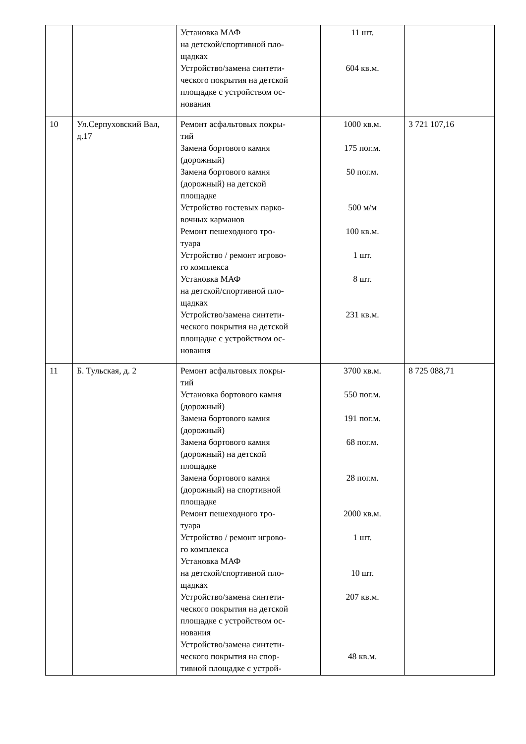| | | Установка МАФ на детской/спортивной пло- щадках Устройство/замена синтети- ческого покрытия на детской площадке с устройством ос- нования | 11 шт. 604 кв.м. | |
| 10 | Ул.Серпуховский Вал, д.17 | Ремонт асфальтовых покры- тий Замена бортового камня (дорожный) Замена бортового камня (дорожный) на детской площадке Устройство гостевых парко- вочных карманов Ремонт пешеходного тро- туара Устройство / ремонт игрово- го комплекса Установка МАФ на детской/спортивной пло- щадках Устройство/замена синтети- ческого покрытия на детской площадке с устройством ос- нования | 1000 кв.м. 175 пог.м. 50 пог.м. 500 м/м 100 кв.м. 1 шт. 8 шт. 231 кв.м. | 3 721 107,16 |
| 11 | Б. Тульская, д. 2 | Ремонт асфальтовых покры- тий Установка бортового камня (дорожный) Замена бортового камня (дорожный) Замена бортового камня (дорожный) на детской площадке Замена бортового камня (дорожный) на спортивной площадке Ремонт пешеходного тро- туара Устройство / ремонт игрово- го комплекса Установка МАФ на детской/спортивной пло- щадках Устройство/замена синтети- ческого покрытия на детской площадке с устройством ос- нования Устройство/замена синтети- ческого покрытия на спор- тивной площадке с устрой- | 3700 кв.м. 550 пог.м. 191 пог.м. 68 пог.м. 28 пог.м. 2000 кв.м. 1 шт. 10 шт. 207 кв.м. 48 кв.м. | 8 725 088,71 |